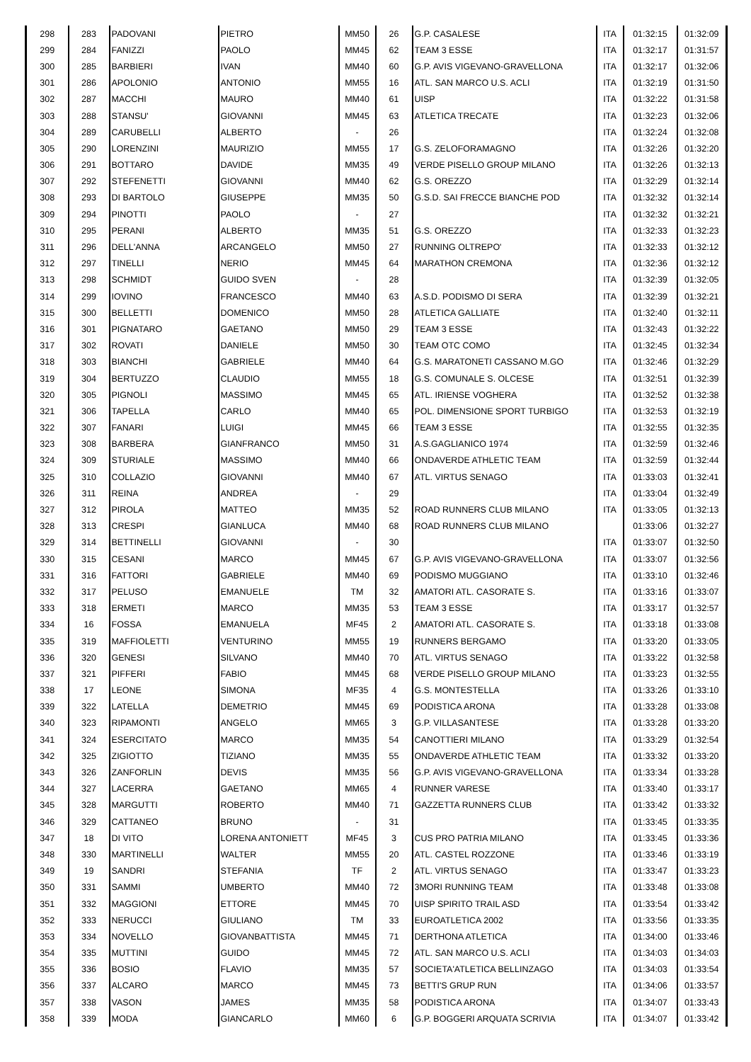| 298 | 283 | PADOVANI | PIETRO | MM50 | 26 | G.P. CASALESE | ITA | 01:32:15 | 01:32:09 |
| 299 | 284 | FANIZZI | PAOLO | MM45 | 62 | TEAM 3 ESSE | ITA | 01:32:17 | 01:31:57 |
| 300 | 285 | BARBIERI | IVAN | MM40 | 60 | G.P. AVIS VIGEVANO-GRAVELLONA | ITA | 01:32:17 | 01:32:06 |
| 301 | 286 | APOLONIO | ANTONIO | MM55 | 16 | ATL. SAN MARCO U.S. ACLI | ITA | 01:32:19 | 01:31:50 |
| 302 | 287 | MACCHI | MAURO | MM40 | 61 | UISP | ITA | 01:32:22 | 01:31:58 |
| 303 | 288 | STANSU' | GIOVANNI | MM45 | 63 | ATLETICA TRECATE | ITA | 01:32:23 | 01:32:06 |
| 304 | 289 | CARUBELLI | ALBERTO | - | 26 | | ITA | 01:32:24 | 01:32:08 |
| 305 | 290 | LORENZINI | MAURIZIO | MM55 | 17 | G.S. ZELOFORAMAGNO | ITA | 01:32:26 | 01:32:20 |
| 306 | 291 | BOTTARO | DAVIDE | MM35 | 49 | VERDE PISELLO GROUP MILANO | ITA | 01:32:26 | 01:32:13 |
| 307 | 292 | STEFENETTI | GIOVANNI | MM40 | 62 | G.S. OREZZO | ITA | 01:32:29 | 01:32:14 |
| 308 | 293 | DI BARTOLO | GIUSEPPE | MM35 | 50 | G.S.D. SAI FRECCE BIANCHE POD | ITA | 01:32:32 | 01:32:14 |
| 309 | 294 | PINOTTI | PAOLO | - | 27 | | ITA | 01:32:32 | 01:32:21 |
| 310 | 295 | PERANI | ALBERTO | MM35 | 51 | G.S. OREZZO | ITA | 01:32:33 | 01:32:23 |
| 311 | 296 | DELL'ANNA | ARCANGELO | MM50 | 27 | RUNNING OLTREPO' | ITA | 01:32:33 | 01:32:12 |
| 312 | 297 | TINELLI | NERIO | MM45 | 64 | MARATHON CREMONA | ITA | 01:32:36 | 01:32:12 |
| 313 | 298 | SCHMIDT | GUIDO SVEN | - | 28 | | ITA | 01:32:39 | 01:32:05 |
| 314 | 299 | IOVINO | FRANCESCO | MM40 | 63 | A.S.D. PODISMO DI SERA | ITA | 01:32:39 | 01:32:21 |
| 315 | 300 | BELLETTI | DOMENICO | MM50 | 28 | ATLETICA GALLIATE | ITA | 01:32:40 | 01:32:11 |
| 316 | 301 | PIGNATARO | GAETANO | MM50 | 29 | TEAM 3 ESSE | ITA | 01:32:43 | 01:32:22 |
| 317 | 302 | ROVATI | DANIELE | MM50 | 30 | TEAM OTC COMO | ITA | 01:32:45 | 01:32:34 |
| 318 | 303 | BIANCHI | GABRIELE | MM40 | 64 | G.S. MARATONETI CASSANO M.GO | ITA | 01:32:46 | 01:32:29 |
| 319 | 304 | BERTUZZO | CLAUDIO | MM55 | 18 | G.S. COMUNALE S. OLCESE | ITA | 01:32:51 | 01:32:39 |
| 320 | 305 | PIGNOLI | MASSIMO | MM45 | 65 | ATL. IRIENSE VOGHERA | ITA | 01:32:52 | 01:32:38 |
| 321 | 306 | TAPELLA | CARLO | MM40 | 65 | POL. DIMENSIONE SPORT TURBIGO | ITA | 01:32:53 | 01:32:19 |
| 322 | 307 | FANARI | LUIGI | MM45 | 66 | TEAM 3 ESSE | ITA | 01:32:55 | 01:32:35 |
| 323 | 308 | BARBERA | GIANFRANCO | MM50 | 31 | A.S.GAGLIANICO 1974 | ITA | 01:32:59 | 01:32:46 |
| 324 | 309 | STURIALE | MASSIMO | MM40 | 66 | ONDAVERDE ATHLETIC TEAM | ITA | 01:32:59 | 01:32:44 |
| 325 | 310 | COLLAZIO | GIOVANNI | MM40 | 67 | ATL. VIRTUS SENAGO | ITA | 01:33:03 | 01:32:41 |
| 326 | 311 | REINA | ANDREA | - | 29 | | ITA | 01:33:04 | 01:32:49 |
| 327 | 312 | PIROLA | MATTEO | MM35 | 52 | ROAD RUNNERS CLUB MILANO | ITA | 01:33:05 | 01:32:13 |
| 328 | 313 | CRESPI | GIANLUCA | MM40 | 68 | ROAD RUNNERS CLUB MILANO | | 01:33:06 | 01:32:27 |
| 329 | 314 | BETTINELLI | GIOVANNI | - | 30 | | ITA | 01:33:07 | 01:32:50 |
| 330 | 315 | CESANI | MARCO | MM45 | 67 | G.P. AVIS VIGEVANO-GRAVELLONA | ITA | 01:33:07 | 01:32:56 |
| 331 | 316 | FATTORI | GABRIELE | MM40 | 69 | PODISMO MUGGIANO | ITA | 01:33:10 | 01:32:46 |
| 332 | 317 | PELUSO | EMANUELE | TM | 32 | AMATORI ATL. CASORATE S. | ITA | 01:33:16 | 01:33:07 |
| 333 | 318 | ERMETI | MARCO | MM35 | 53 | TEAM 3 ESSE | ITA | 01:33:17 | 01:32:57 |
| 334 | 16 | FOSSA | EMANUELA | MF45 | 2 | AMATORI ATL. CASORATE S. | ITA | 01:33:18 | 01:33:08 |
| 335 | 319 | MAFFIOLETTI | VENTURINO | MM55 | 19 | RUNNERS BERGAMO | ITA | 01:33:20 | 01:33:05 |
| 336 | 320 | GENESI | SILVANO | MM40 | 70 | ATL. VIRTUS SENAGO | ITA | 01:33:22 | 01:32:58 |
| 337 | 321 | PIFFERI | FABIO | MM45 | 68 | VERDE PISELLO GROUP MILANO | ITA | 01:33:23 | 01:32:55 |
| 338 | 17 | LEONE | SIMONA | MF35 | 4 | G.S. MONTESTELLA | ITA | 01:33:26 | 01:33:10 |
| 339 | 322 | LATELLA | DEMETRIO | MM45 | 69 | PODISTICA ARONA | ITA | 01:33:28 | 01:33:08 |
| 340 | 323 | RIPAMONTI | ANGELO | MM65 | 3 | G.P. VILLASANTESE | ITA | 01:33:28 | 01:33:20 |
| 341 | 324 | ESERCITATO | MARCO | MM35 | 54 | CANOTTIERI MILANO | ITA | 01:33:29 | 01:32:54 |
| 342 | 325 | ZIGIOTTO | TIZIANO | MM35 | 55 | ONDAVERDE ATHLETIC TEAM | ITA | 01:33:32 | 01:33:20 |
| 343 | 326 | ZANFORLIN | DEVIS | MM35 | 56 | G.P. AVIS VIGEVANO-GRAVELLONA | ITA | 01:33:34 | 01:33:28 |
| 344 | 327 | LACERRA | GAETANO | MM65 | 4 | RUNNER VARESE | ITA | 01:33:40 | 01:33:17 |
| 345 | 328 | MARGUTTI | ROBERTO | MM40 | 71 | GAZZETTA RUNNERS CLUB | ITA | 01:33:42 | 01:33:32 |
| 346 | 329 | CATTANEO | BRUNO | - | 31 | | ITA | 01:33:45 | 01:33:35 |
| 347 | 18 | DI VITO | LORENA ANTONIETT | MF45 | 3 | CUS PRO PATRIA MILANO | ITA | 01:33:45 | 01:33:36 |
| 348 | 330 | MARTINELLI | WALTER | MM55 | 20 | ATL. CASTEL ROZZONE | ITA | 01:33:46 | 01:33:19 |
| 349 | 19 | SANDRI | STEFANIA | TF | 2 | ATL. VIRTUS SENAGO | ITA | 01:33:47 | 01:33:23 |
| 350 | 331 | SAMMI | UMBERTO | MM40 | 72 | 3MORI RUNNING TEAM | ITA | 01:33:48 | 01:33:08 |
| 351 | 332 | MAGGIONI | ETTORE | MM45 | 70 | UISP SPIRITO TRAIL ASD | ITA | 01:33:54 | 01:33:42 |
| 352 | 333 | NERUCCI | GIULIANO | TM | 33 | EUROATLETICA 2002 | ITA | 01:33:56 | 01:33:35 |
| 353 | 334 | NOVELLO | GIOVANBATTISTA | MM45 | 71 | DERTHONA ATLETICA | ITA | 01:34:00 | 01:33:46 |
| 354 | 335 | MUTTINI | GUIDO | MM45 | 72 | ATL. SAN MARCO U.S. ACLI | ITA | 01:34:03 | 01:34:03 |
| 355 | 336 | BOSIO | FLAVIO | MM35 | 57 | SOCIETA'ATLETICA BELLINZAGO | ITA | 01:34:03 | 01:33:54 |
| 356 | 337 | ALCARO | MARCO | MM45 | 73 | BETTI'S GRUP RUN | ITA | 01:34:06 | 01:33:57 |
| 357 | 338 | VASON | JAMES | MM35 | 58 | PODISTICA ARONA | ITA | 01:34:07 | 01:33:43 |
| 358 | 339 | MODA | GIANCARLO | MM60 | 6 | G.P. BOGGERI ARQUATA SCRIVIA | ITA | 01:34:07 | 01:33:42 |